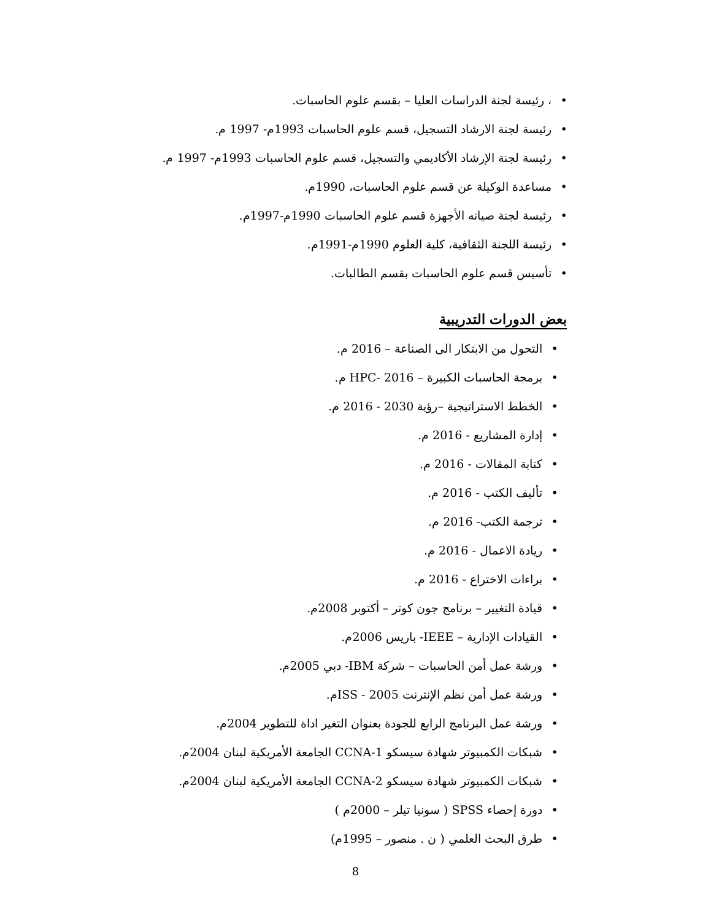• ، رئيسة لجنة الدراسات العليا – بقسم علوم الحاسبات.
• رئيسة لجنة الارشاد التسجيل، قسم علوم الحاسبات 1993م- 1997 م.
• رئيسة لجنة الإرشاد الأكاديمي والتسجيل، قسم علوم الحاسبات 1993م- 1997 م.
• مساعدة الوكيلة عن قسم علوم الحاسبات، 1990م.
• رئيسة لجنة صيانه الأجهزة قسم علوم الحاسبات 1990م-1997م.
• رئيسة اللجنة الثقافية، كلية العلوم 1990م-1991م.
• تأسيس قسم علوم الحاسبات بقسم الطالبات.
بعض الدورات التدريبية
• التحول من الابتكار الى الصناعة – 2016 م.
• برمجة الحاسبات الكبيرة – HPC- 2016 م.
• الخطط الاستراتيجية –رؤية 2030 - 2016 م.
• إدارة المشاريع - 2016 م.
• كتابة المقالات - 2016 م.
• تأليف الكتب - 2016 م.
• ترجمة الكتب- 2016 م.
• ريادة الاعمال - 2016 م.
• براءات الاختراع - 2016 م.
• قيادة التغيير – برنامج جون كوتر – أكتوبر 2008م.
• القيادات الإدارية – IEEE- باريس 2006م.
• ورشة عمل أمن الحاسبات – شركة IBM- دبي 2005م.
• ورشة عمل أمن نظم الإنترنت ISS - 2005م.
• ورشة عمل البرنامج الرابع للجودة بعنوان التغير اداة للتطوير 2004م.
• شبكات الكمبيوتر شهادة سيسكو CCNA-1 الجامعة الأمريكية لبنان 2004م.
• شبكات الكمبيوتر شهادة سيسكو CCNA-2 الجامعة الأمريكية لبنان 2004م.
• دورة إحصاء SPSS ( سونيا تيلر – 2000م )
• طرق البحث العلمي ( ن . منصور – 1995م)
8